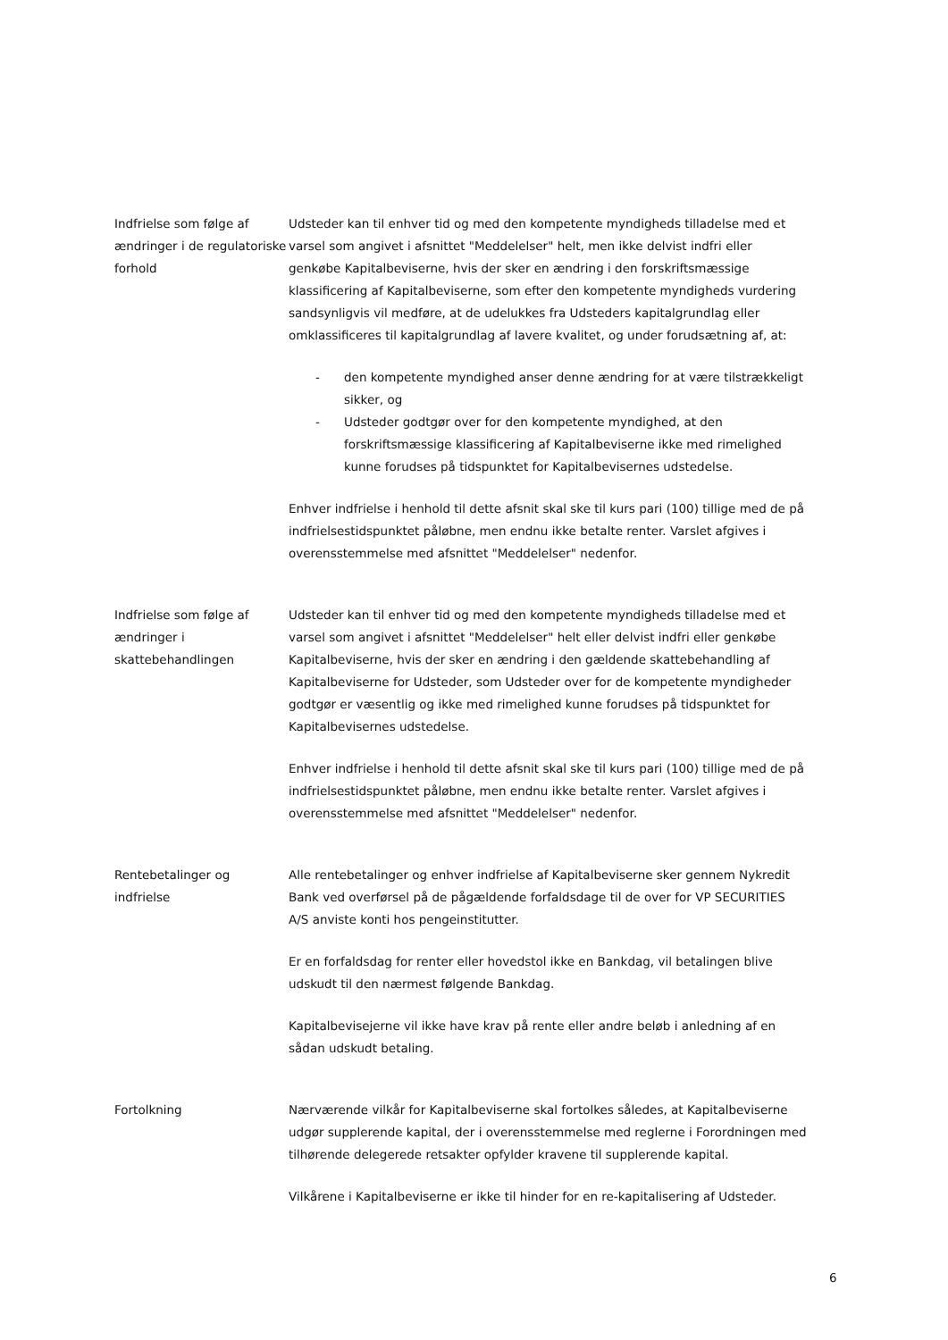Indfrielse som følge af ændringer i de regulatoriske forhold
Udsteder kan til enhver tid og med den kompetente myndigheds tilladelse med et varsel som angivet i afsnittet "Meddelelser" helt, men ikke delvist indfri eller genkøbe Kapitalbeviserne, hvis der sker en ændring i den forskriftsmæssige klassificering af Kapitalbeviserne, som efter den kompetente myndigheds vurdering sandsynligvis vil medføre, at de udelukkes fra Udsteders kapitalgrundlag eller omklassificeres til kapitalgrundlag af lavere kvalitet, og under forudsætning af, at:
- den kompetente myndighed anser denne ændring for at være tilstrækkeligt sikker, og
- Udsteder godtgør over for den kompetente myndighed, at den forskriftsmæssige klassificering af Kapitalbeviserne ikke med rimelighed kunne forudses på tidspunktet for Kapitalbevisernes udstedelse.
Enhver indfrielse i henhold til dette afsnit skal ske til kurs pari (100) tillige med de på indfrielsestidspunktet påløbne, men endnu ikke betalte renter. Varslet afgives i overensstemmelse med afsnittet "Meddelelser" nedenfor.
Indfrielse som følge af ændringer i skattebehandlingen
Udsteder kan til enhver tid og med den kompetente myndigheds tilladelse med et varsel som angivet i afsnittet "Meddelelser" helt eller delvist indfri eller genkøbe Kapitalbeviserne, hvis der sker en ændring i den gældende skattebehandling af Kapitalbeviserne for Udsteder, som Udsteder over for de kompetente myndigheder godtgør er væsentlig og ikke med rimelighed kunne forudses på tidspunktet for Kapitalbevisernes udstedelse.
Enhver indfrielse i henhold til dette afsnit skal ske til kurs pari (100) tillige med de på indfrielsestidspunktet påløbne, men endnu ikke betalte renter. Varslet afgives i overensstemmelse med afsnittet "Meddelelser" nedenfor.
Rentebetalinger og indfrielse
Alle rentebetalinger og enhver indfrielse af Kapitalbeviserne sker gennem Nykredit Bank ved overførsel på de pågældende forfaldsdage til de over for VP SECURITIES A/S anviste konti hos pengeinstitutter.
Er en forfaldsdag for renter eller hovedstol ikke en Bankdag, vil betalingen blive udskudt til den nærmest følgende Bankdag.
Kapitalbevisejerne vil ikke have krav på rente eller andre beløb i anledning af en sådan udskudt betaling.
Fortolkning Nærværende vilkår for Kapitalbeviserne skal fortolkes således, at Kapitalbeviserne udgør supplerende kapital, der i overensstemmelse med reglerne i Forordningen med tilhørende delegerede retsakter opfylder kravene til supplerende kapital.
Vilkårene i Kapitalbeviserne er ikke til hinder for en re-kapitalisering af Udsteder.
6